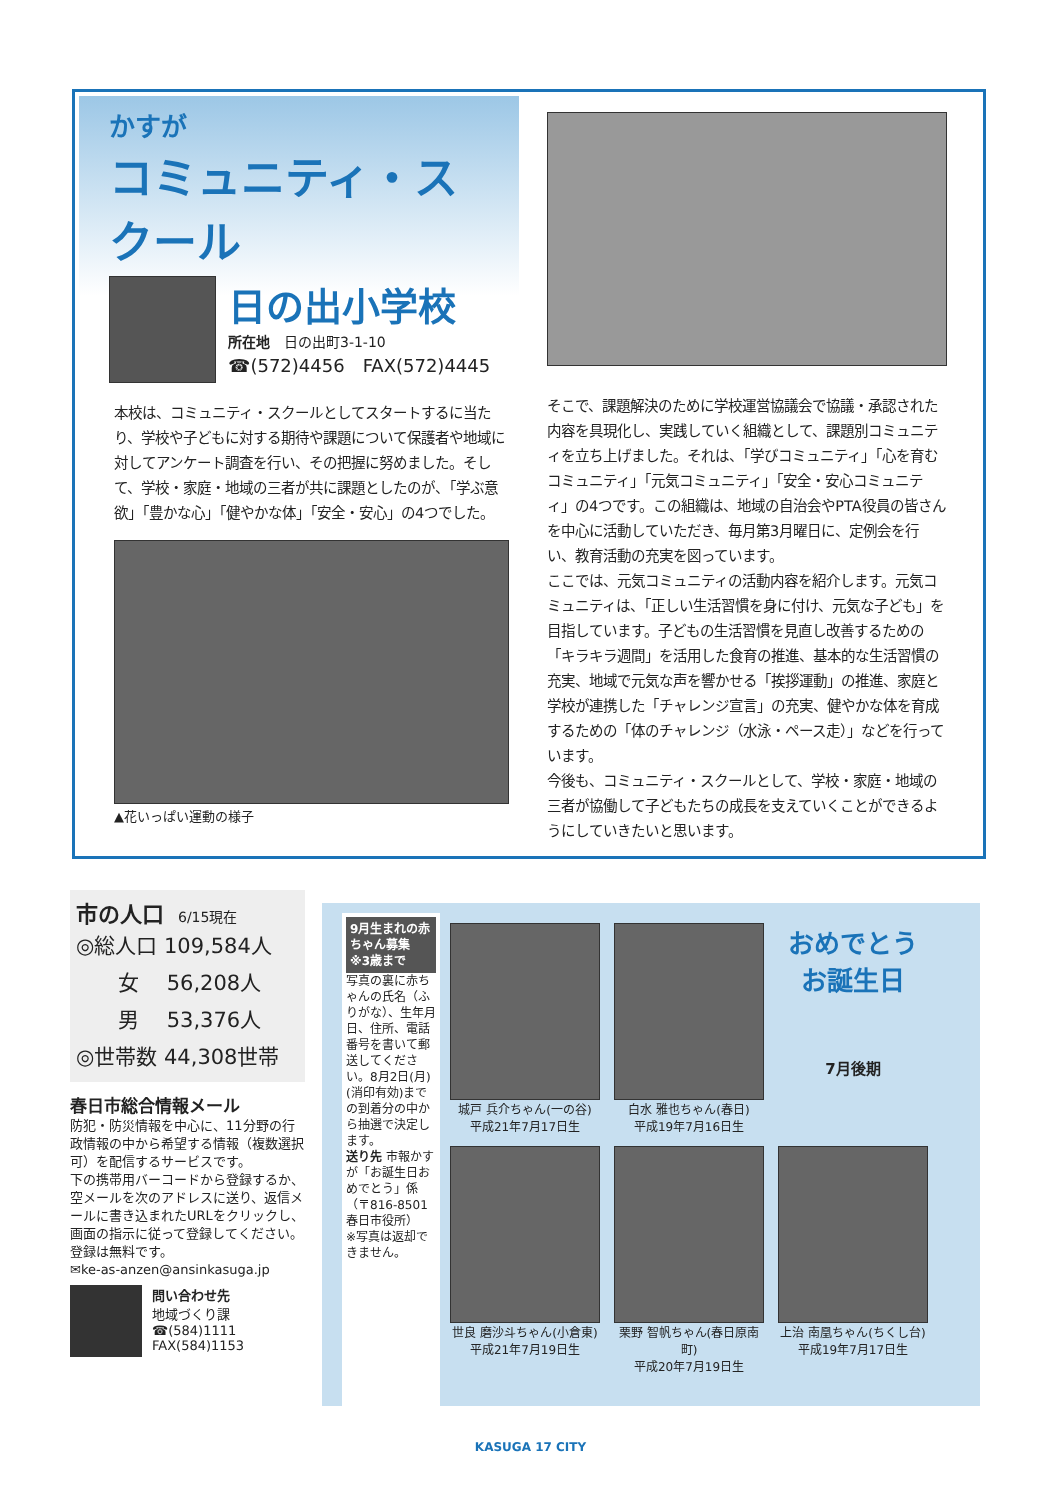かすが
コミュニティ・スクール
日の出小学校
所在地　日の出町3-1-10
☎(572)4456　FAX(572)4445
本校は、コミュニティ・スクールとしてスタートするに当たり、学校や子どもに対する期待や課題について保護者や地域に対してアンケート調査を行い、その把握に努めました。そして、学校・家庭・地域の三者が共に課題としたのが、「学ぶ意欲」「豊かな心」「健やかな体」「安全・安心」の4つでした。
▲花いっぱい運動の様子
そこで、課題解決のために学校運営協議会で協議・承認された内容を具現化し、実践していく組織として、課題別コミュニティを立ち上げました。それは、「学びコミュニティ」「心を育むコミュニティ」「元気コミュニティ」「安全・安心コミュニティ」の4つです。この組織は、地域の自治会やPTA役員の皆さんを中心に活動していただき、毎月第3月曜日に、定例会を行い、教育活動の充実を図っています。
ここでは、元気コミュニティの活動内容を紹介します。元気コミュニティは、「正しい生活習慣を身に付け、元気な子ども」を目指しています。子どもの生活習慣を見直し改善するための「キラキラ週間」を活用した食育の推進、基本的な生活習慣の充実、地域で元気な声を響かせる「挨拶運動」の推進、家庭と学校が連携した「チャレンジ宣言」の充実、健やかな体を育成するための「体のチャレンジ（水泳・ペース走）」などを行っています。
今後も、コミュニティ・スクールとして、学校・家庭・地域の三者が協働して子どもたちの成長を支えていくことができるようにしていきたいと思います。
市の人口　6/15現在
◎総人口 109,584人
　　女　 56,208人
　　男　 53,376人
◎世帯数 44,308世帯
春日市総合情報メール
防犯・防災情報を中心に、11分野の行政情報の中から希望する情報（複数選択可）を配信するサービスです。
下の携帯用バーコードから登録するか、空メールを次のアドレスに送り、返信メールに書き込まれたURLをクリックし、画面の指示に従って登録してください。
登録は無料です。
✉ke-as-anzen@ansinkasuga.jp
問い合わせ先
地域づくり課
☎(584)1111
FAX(584)1153
9月生まれの赤ちゃん募集 ※3歳まで
写真の裏に赤ちゃんの氏名（ふりがな）、生年月日、住所、電話番号を書いて郵送してください。8月2日(月)(消印有効)までの到着分の中から抽選で決定します。
送り先 市報かすが「お誕生日おめでとう」係（〒816-8501 春日市役所）
※写真は返却できません。
城戸 兵介ちゃん(一の谷)
平成21年7月17日生
白水 雅也ちゃん(春日)
平成19年7月16日生
おめでとう お誕生日
7月後期
世良 磨沙斗ちゃん(小倉東)
平成21年7月19日生
栗野 智帆ちゃん(春日原南町)
平成20年7月19日生
上治 南凰ちゃん(ちくし台)
平成19年7月17日生
KASUGA 17 CITY